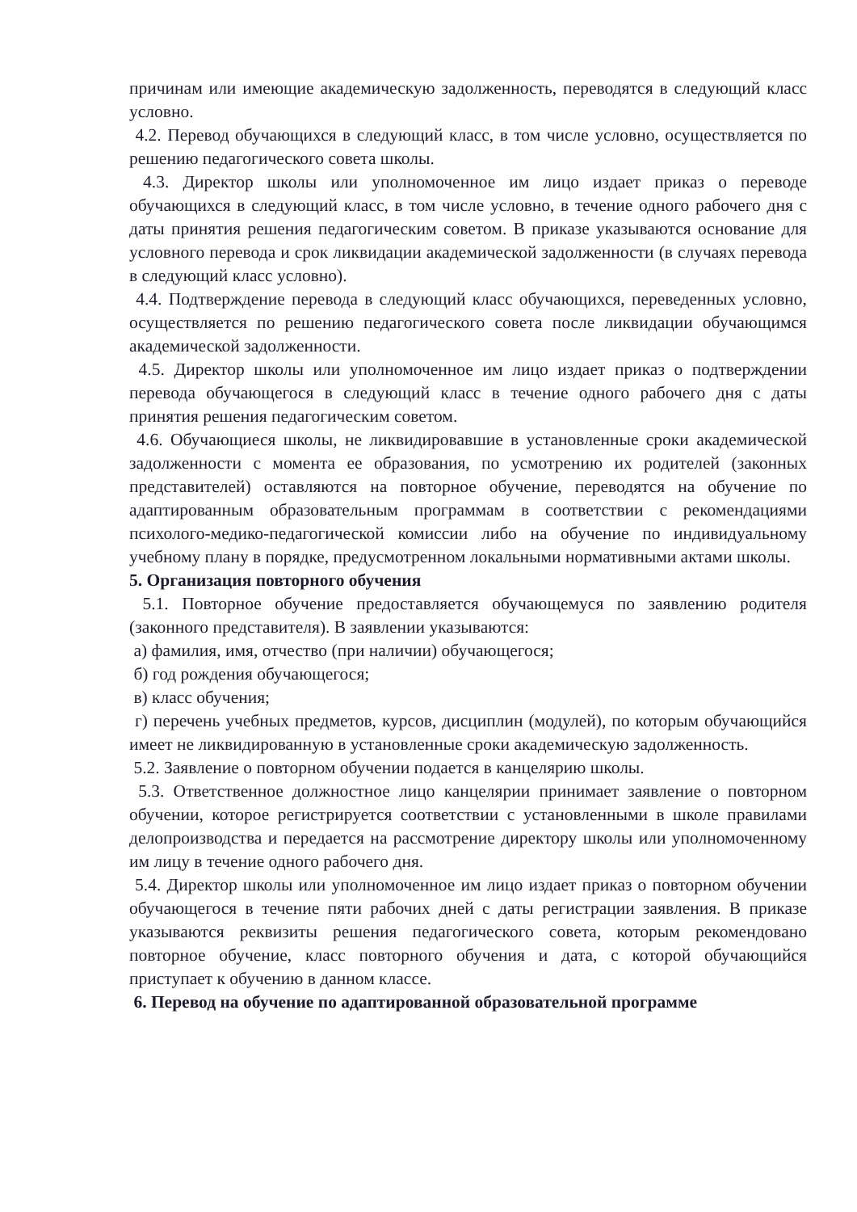причинам или имеющие академическую задолженность, переводятся в следующий класс условно.
4.2. Перевод обучающихся в следующий класс, в том числе условно, осуществляется по решению педагогического совета школы.
4.3. Директор школы или уполномоченное им лицо издает приказ о переводе обучающихся в следующий класс, в том числе условно, в течение одного рабочего дня с даты принятия решения педагогическим советом. В приказе указываются основание для условного перевода и срок ликвидации академической задолженности (в случаях перевода в следующий класс условно).
4.4. Подтверждение перевода в следующий класс обучающихся, переведенных условно, осуществляется по решению педагогического совета после ликвидации обучающимся академической задолженности.
4.5. Директор школы или уполномоченное им лицо издает приказ о подтверждении перевода обучающегося в следующий класс в течение одного рабочего дня с даты принятия решения педагогическим советом.
4.6. Обучающиеся школы, не ликвидировавшие в установленные сроки академической задолженности с момента ее образования, по усмотрению их родителей (законных представителей) оставляются на повторное обучение, переводятся на обучение по адаптированным образовательным программам в соответствии с рекомендациями психолого-медико-педагогической комиссии либо на обучение по индивидуальному учебному плану в порядке, предусмотренном локальными нормативными актами школы.
5. Организация повторного обучения
5.1. Повторное обучение предоставляется обучающемуся по заявлению родителя (законного представителя). В заявлении указываются:
а) фамилия, имя, отчество (при наличии) обучающегося;
б) год рождения обучающегося;
в) класс обучения;
г) перечень учебных предметов, курсов, дисциплин (модулей), по которым обучающийся имеет не ликвидированную в установленные сроки академическую задолженность.
5.2. Заявление о повторном обучении подается в канцелярию школы.
5.3. Ответственное должностное лицо канцелярии принимает заявление о повторном обучении, которое регистрируется соответствии с установленными в школе правилами делопроизводства и передается на рассмотрение директору школы или уполномоченному им лицу в течение одного рабочего дня.
5.4. Директор школы или уполномоченное им лицо издает приказ о повторном обучении обучающегося в течение пяти рабочих дней с даты регистрации заявления. В приказе указываются реквизиты решения педагогического совета, которым рекомендовано повторное обучение, класс повторного обучения и дата, с которой обучающийся приступает к обучению в данном классе.
6. Перевод на обучение по адаптированной образовательной программе